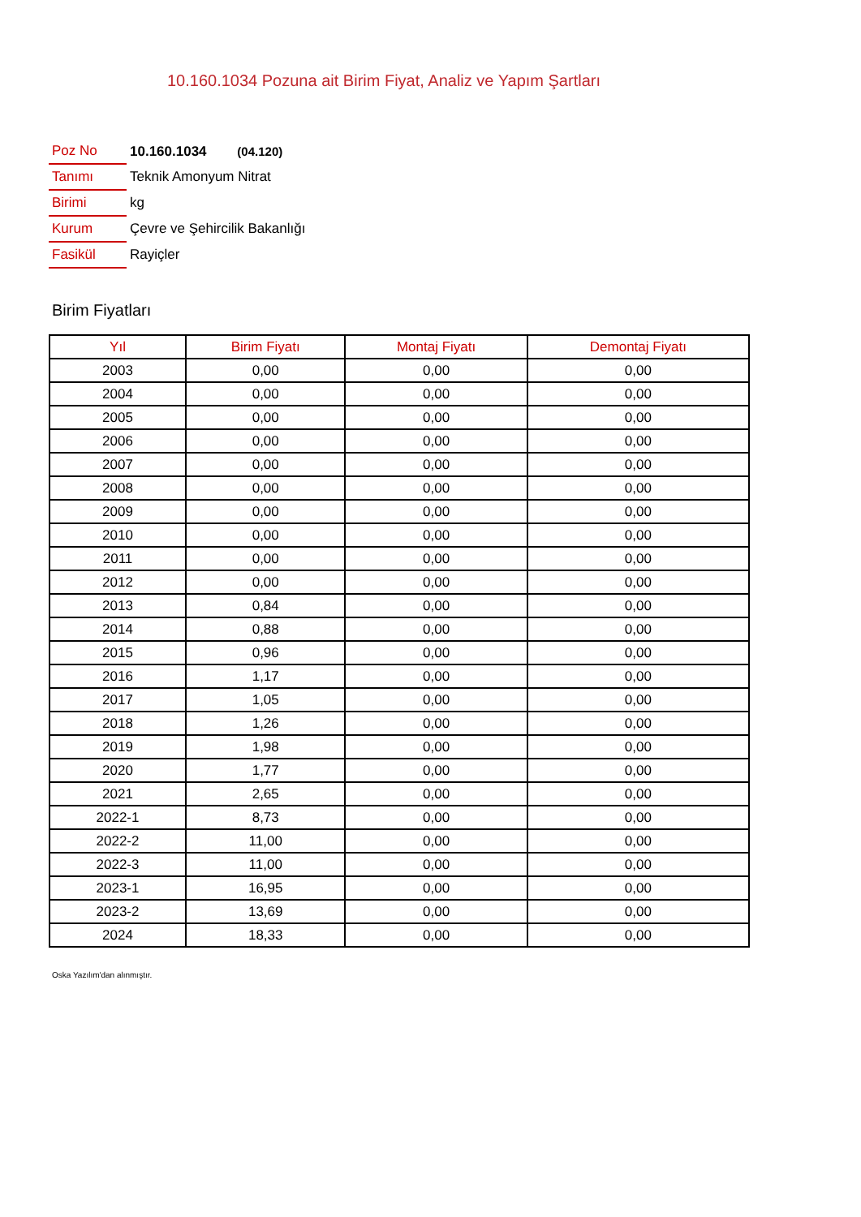10.160.1034 Pozuna ait Birim Fiyat, Analiz ve Yapım Şartları
| Poz No | 10.160.1034 (04.120) |
| Tanımı | Teknik Amonyum Nitrat |
| Birimi | kg |
| Kurum | Çevre ve Şehircilik Bakanlığı |
| Fasikül | Rayiçler |
Birim Fiyatları
| Yıl | Birim Fiyatı | Montaj Fiyatı | Demontaj Fiyatı |
| --- | --- | --- | --- |
| 2003 | 0,00 | 0,00 | 0,00 |
| 2004 | 0,00 | 0,00 | 0,00 |
| 2005 | 0,00 | 0,00 | 0,00 |
| 2006 | 0,00 | 0,00 | 0,00 |
| 2007 | 0,00 | 0,00 | 0,00 |
| 2008 | 0,00 | 0,00 | 0,00 |
| 2009 | 0,00 | 0,00 | 0,00 |
| 2010 | 0,00 | 0,00 | 0,00 |
| 2011 | 0,00 | 0,00 | 0,00 |
| 2012 | 0,00 | 0,00 | 0,00 |
| 2013 | 0,84 | 0,00 | 0,00 |
| 2014 | 0,88 | 0,00 | 0,00 |
| 2015 | 0,96 | 0,00 | 0,00 |
| 2016 | 1,17 | 0,00 | 0,00 |
| 2017 | 1,05 | 0,00 | 0,00 |
| 2018 | 1,26 | 0,00 | 0,00 |
| 2019 | 1,98 | 0,00 | 0,00 |
| 2020 | 1,77 | 0,00 | 0,00 |
| 2021 | 2,65 | 0,00 | 0,00 |
| 2022-1 | 8,73 | 0,00 | 0,00 |
| 2022-2 | 11,00 | 0,00 | 0,00 |
| 2022-3 | 11,00 | 0,00 | 0,00 |
| 2023-1 | 16,95 | 0,00 | 0,00 |
| 2023-2 | 13,69 | 0,00 | 0,00 |
| 2024 | 18,33 | 0,00 | 0,00 |
Oska Yazılım'dan alınmıştır.